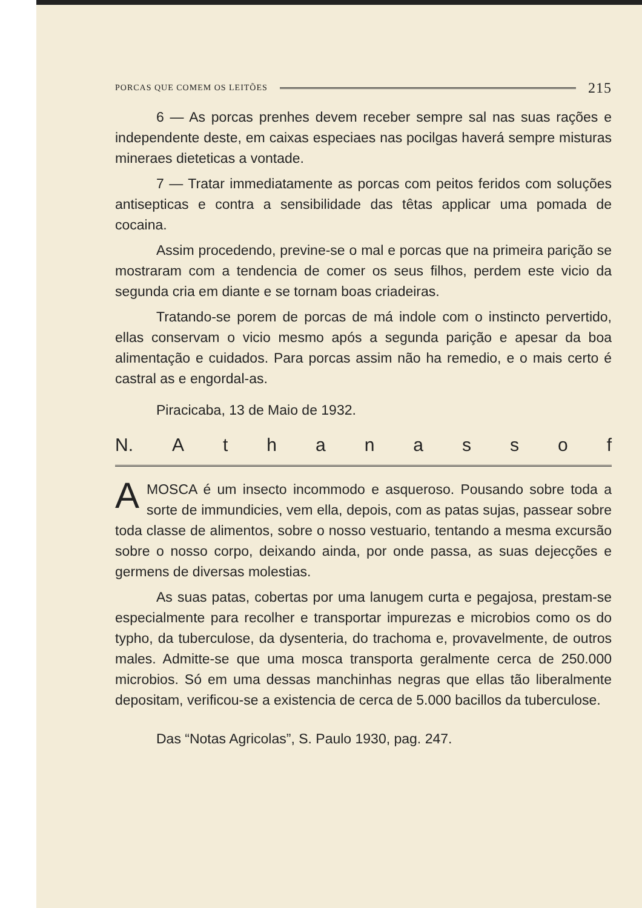PORCAS QUE COMEM OS LEITÕES 215
6 — As porcas prenhes devem receber sempre sal nas suas rações e independente deste, em caixas especiaes nas pocilgas haverá sempre misturas mineraes dieteticas a vontade.
7 — Tratar immediatamente as porcas com peitos feridos com soluções antisepticas e contra a sensibilidade das têtas applicar uma pomada de cocaina.
Assim procedendo, previne-se o mal e porcas que na primeira parição se mostraram com a tendencia de comer os seus filhos, perdem este vicio da segunda cria em diante e se tornam boas criadeiras.
Tratando-se porem de porcas de má indole com o instincto pervertido, ellas conservam o vicio mesmo após a segunda parição e apesar da boa alimentação e cuidados. Para porcas assim não ha remedio, e o mais certo é castral as e engordal-as.
Piracicaba, 13 de Maio de 1932.
N. Athanassof
AMOSCA é um insecto incommodo e asqueroso. Pousando sobre toda a sorte de immundicies, vem ella, depois, com as patas sujas, passear sobre toda classe de alimentos, sobre o nosso vestuario, tentando a mesma excursão sobre o nosso corpo, deixando ainda, por onde passa, as suas dejecções e germens de diversas molestias.
As suas patas, cobertas por uma lanugem curta e pegajosa, prestam-se especialmente para recolher e transportar impurezas e microbios como os do typho, da tuberculose, da dysenteria, do trachoma e, provavelmente, de outros males. Admitte-se que uma mosca transporta geralmente cerca de 250.000 microbios. Só em uma dessas manchinhas negras que ellas tão liberalmente depositam, verificou-se a existencia de cerca de 5.000 bacillos da tuberculose.
Das “Notas Agricolas”, S. Paulo 1930, pag. 247.